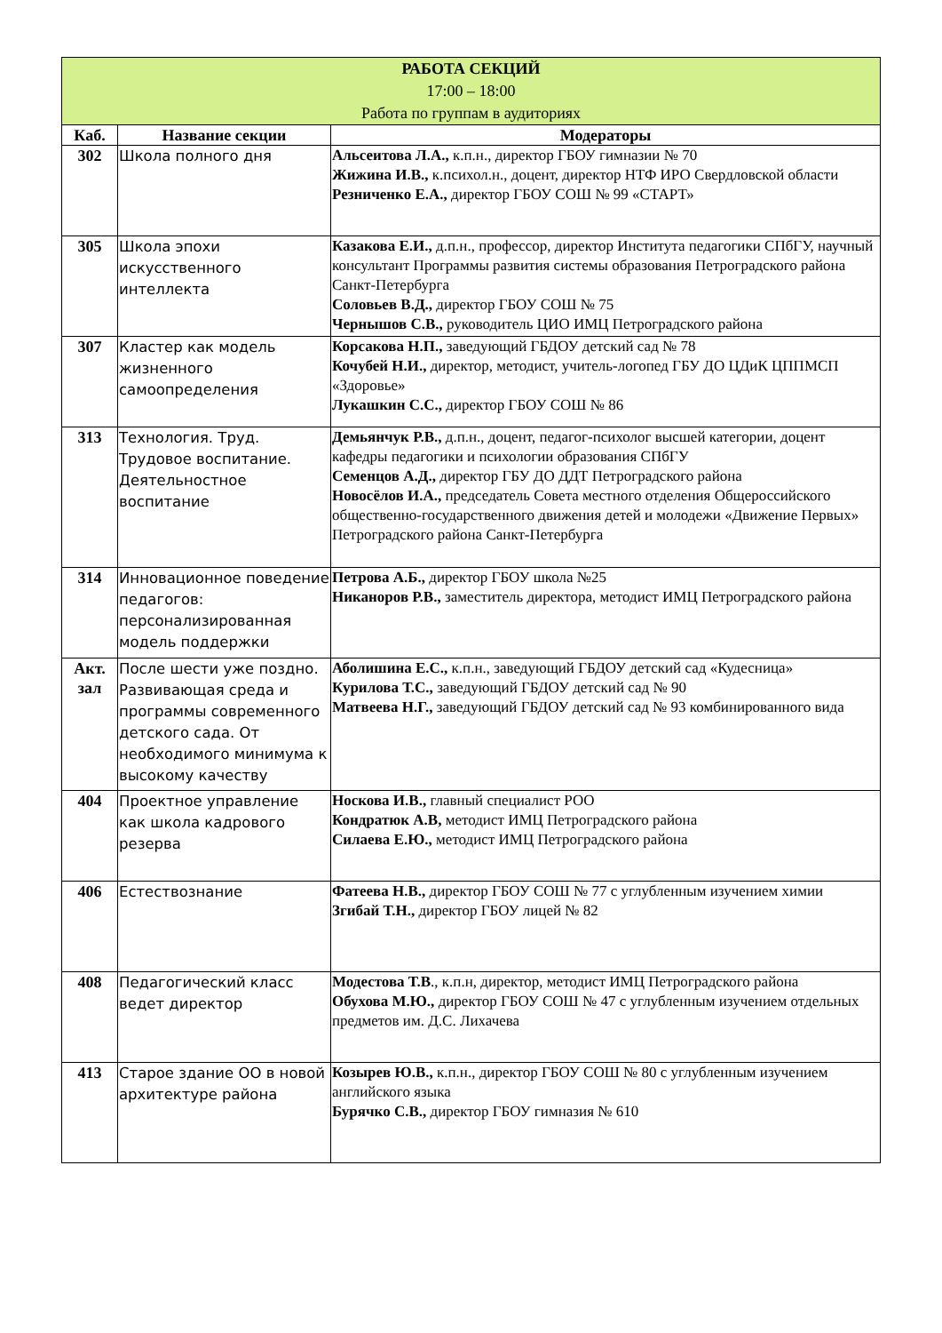| РАБОТА СЕКЦИЙ 17:00 – 18:00 Работа по группам в аудиториях | | |
| Каб. | Название секции | Модераторы |
| 302 | Школа полного дня | Альсеитова Л.А., к.п.н., директор ГБОУ гимназии № 70 Жижина И.В., к.психол.н., доцент, директор НТФ ИРО Свердловской области Резниченко Е.А., директор ГБОУ СОШ № 99 «СТАРТ» |
| 305 | Школа эпохи искусственного интеллекта | Казакова Е.И., д.п.н., профессор, директор Института педагогики СПбГУ, научный консультант Программы развития системы образования Петроградского района Санкт-Петербурга Соловьев В.Д., директор ГБОУ СОШ № 75 Чернышов С.В., руководитель ЦИО ИМЦ Петроградского района |
| 307 | Кластер как модель жизненного самоопределения | Корсакова Н.П., заведующий ГБДОУ детский сад № 78 Кочубей Н.И., директор, методист, учитель-логопед ГБУ ДО ЦДиК ЦППМСП «Здоровье» Лукашкин С.С., директор ГБОУ СОШ № 86 |
| 313 | Технология. Труд. Трудовое воспитание. Деятельностное воспитание | Демьянчук Р.В., д.п.н., доцент, педагог-психолог высшей категории, доцент кафедры педагогики и психологии образования СПбГУ Семенцов А.Д., директор ГБУ ДО ДДТ Петроградского района Новосёлов И.А., председатель Совета местного отделения Общероссийского общественно-государственного движения детей и молодежи «Движение Первых» Петроградского района Санкт-Петербурга |
| 314 | Инновационное поведение педагогов: персонализированная модель поддержки | Петрова А.Б., директор ГБОУ школа №25 Никаноров Р.В., заместитель директора, методист ИМЦ Петроградского района |
| Акт. зал | После шести уже поздно. Развивающая среда и программы современного детского сада. От необходимого минимума к высокому качеству | Аболишина Е.С., к.п.н., заведующий ГБДОУ детский сад «Кудесница» Курилова Т.С., заведующий ГБДОУ детский сад № 90 Матвеева Н.Г., заведующий ГБДОУ детский сад № 93 комбинированного вида |
| 404 | Проектное управление как школа кадрового резерва | Носкова И.В., главный специалист РОО Кондратюк А.В, методист ИМЦ Петроградского района Силаева Е.Ю., методист ИМЦ Петроградского района |
| 406 | Естествознание | Фатеева Н.В., директор ГБОУ СОШ № 77 с углубленным изучением химии Згибай Т.Н., директор ГБОУ лицей № 82 |
| 408 | Педагогический класс ведет директор | Модестова Т.В ., к.п.н, директор, методист ИМЦ Петроградского района Обухова М.Ю., директор ГБОУ СОШ № 47 с углубленным изучением отдельных предметов им. Д.С. Лихачева |
| 413 | Старое здание ОО в новой архитектуре района | Козырев Ю.В., к.п.н., директор ГБОУ СОШ № 80 с углубленным изучением английского языка Бурячко С.В., директор ГБОУ гимназия № 610 |